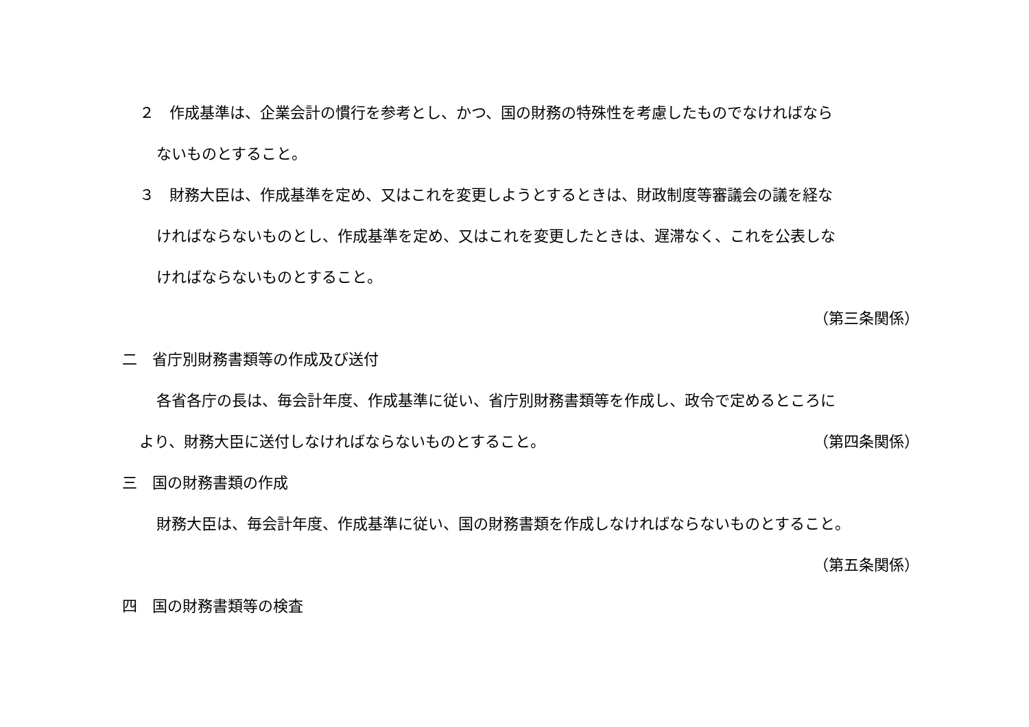２　作成基準は、企業会計の慣行を参考とし、かつ、国の財務の特殊性を考慮したものでなければなら
ないものとすること。
３　財務大臣は、作成基準を定め、又はこれを変更しようとするときは、財政制度等審議会の議を経な
ければならないものとし、作成基準を定め、又はこれを変更したときは、遅滞なく、これを公表しな
ければならないものとすること。
（第三条関係）
二　省庁別財務書類等の作成及び送付
各省各庁の長は、毎会計年度、作成基準に従い、省庁別財務書類等を作成し、政令で定めるところに
より、財務大臣に送付しなければならないものとすること。 （第四条関係）
三　国の財務書類の作成
財務大臣は、毎会計年度、作成基準に従い、国の財務書類を作成しなければならないものとすること。
（第五条関係）
四　国の財務書類等の検査